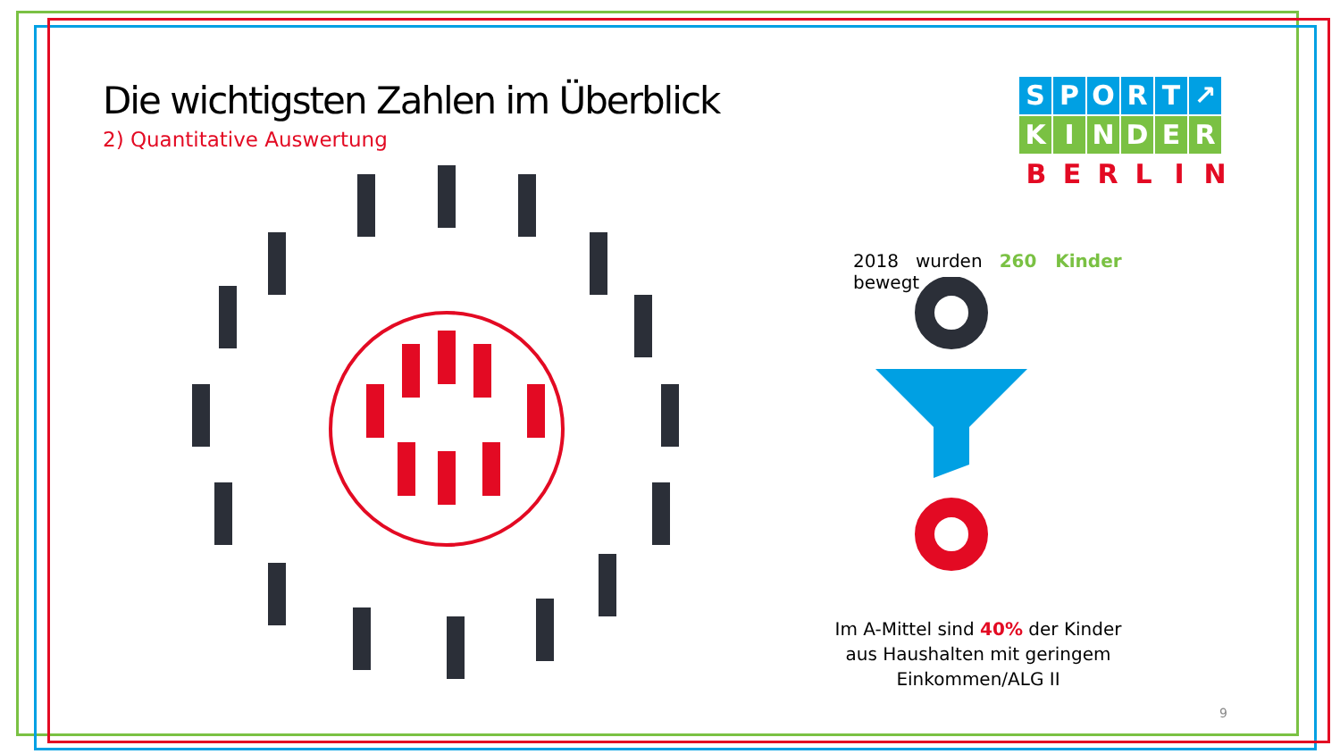Die wichtigsten Zahlen im Überblick
2) Quantitative Auswertung
SPORT ↗
KINDER
BERLIN
2018 wurden 260 Kinder bewegt
Im A-Mittel sind 40% der Kinder aus Haushalten mit geringem Einkommen/ALG II
9